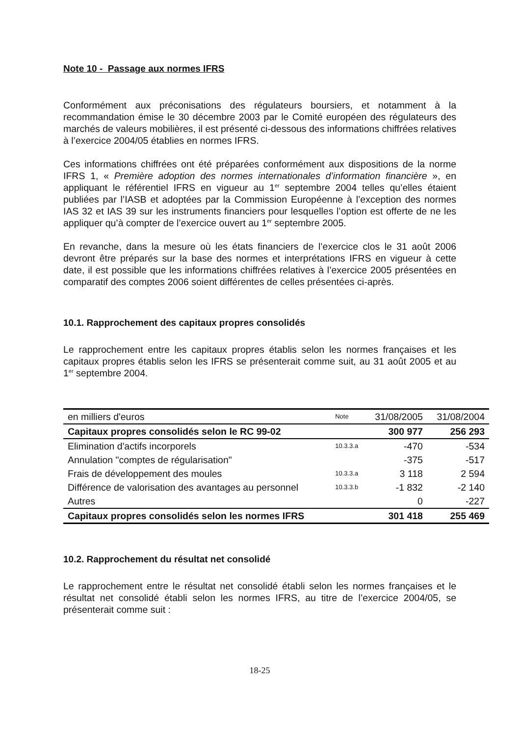Note 10 - Passage aux normes IFRS
Conformément aux préconisations des régulateurs boursiers, et notamment à la recommandation émise le 30 décembre 2003 par le Comité européen des régulateurs des marchés de valeurs mobilières, il est présenté ci-dessous des informations chiffrées relatives à l’exercice 2004/05 établies en normes IFRS.
Ces informations chiffrées ont été préparées conformément aux dispositions de la norme IFRS 1, « Première adoption des normes internationales d’information financière », en appliquant le référentiel IFRS en vigueur au 1<sup>er</sup> septembre 2004 telles qu’elles étaient publiées par l’IASB et adoptées par la Commission Européenne à l’exception des normes IAS 32 et IAS 39 sur les instruments financiers pour lesquelles l’option est offerte de ne les appliquer qu’à compter de l’exercice ouvert au 1<sup>er</sup> septembre 2005.
En revanche, dans la mesure où les états financiers de l’exercice clos le 31 août 2006 devront être préparés sur la base des normes et interprétations IFRS en vigueur à cette date, il est possible que les informations chiffrées relatives à l’exercice 2005 présentées en comparatif des comptes 2006 soient différentes de celles présentées ci-après.
10.1. Rapprochement des capitaux propres consolidés
Le rapprochement entre les capitaux propres établis selon les normes françaises et les capitaux propres établis selon les IFRS se présenterait comme suit, au 31 août 2005 et au 1<sup>er</sup> septembre 2004.
| en milliers d'euros | Note | 31/08/2005 | 31/08/2004 |
| Capitaux propres consolidés selon le RC 99-02 | | 300 977 | 256 293 |
| Elimination d'actifs incorporels | 10.3.3.a | -470 | -534 |
| Annulation "comptes de régularisation" | | -375 | -517 |
| Frais de développement des moules | 10.3.3.a | 3 118 | 2 594 |
| Différence de valorisation des avantages au personnel | 10.3.3.b | -1 832 | -2 140 |
| Autres | | 0 | -227 |
| Capitaux propres consolidés selon les normes IFRS | | 301 418 | 255 469 |
10.2. Rapprochement du résultat net consolidé
Le rapprochement entre le résultat net consolidé établi selon les normes françaises et le résultat net consolidé établi selon les normes IFRS, au titre de l’exercice 2004/05, se présenterait comme suit :
18-25